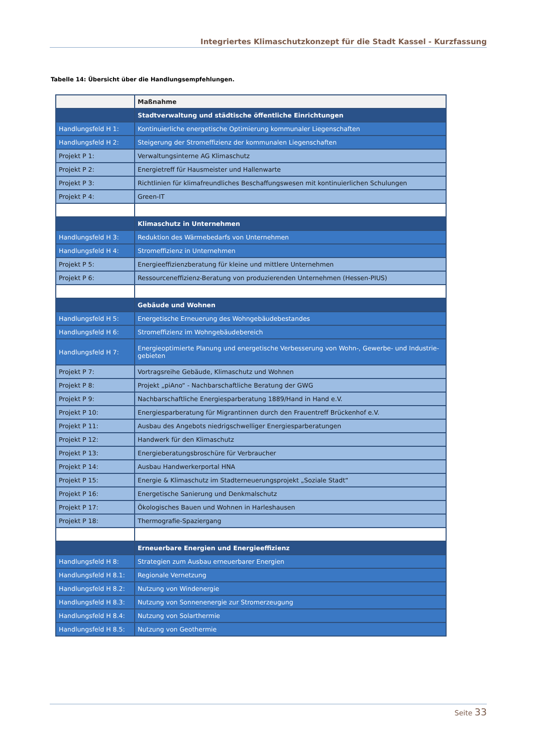Integriertes Klimaschutzkonzept für die Stadt Kassel - Kurzfassung
Tabelle 14: Übersicht über die Handlungsempfehlungen.
| | Maßnahme |
| | Stadtverwaltung und städtische öffentliche Einrichtungen |
| Handlungsfeld H 1: | Kontinuierliche energetische Optimierung kommunaler Liegenschaften |
| Handlungsfeld H 2: | Steigerung der Stromeffizienz der kommunalen Liegenschaften |
| Projekt P 1: | Verwaltungsinterne AG Klimaschutz |
| Projekt P 2: | Energietreff für Hausmeister und Hallenwarte |
| Projekt P 3: | Richtlinien für klimafreundliches Beschaffungswesen mit kontinuierlichen Schulungen |
| Projekt P 4: | Green-IT |
| | Klimaschutz in Unternehmen |
| Handlungsfeld H 3: | Reduktion des Wärmebedarfs von Unternehmen |
| Handlungsfeld H 4: | Stromeffizienz in Unternehmen |
| Projekt P 5: | Energieeffizienzberatung für kleine und mittlere Unternehmen |
| Projekt P 6: | Ressourceneffizienz-Beratung von produzierenden Unternehmen (Hessen-PIUS) |
| | Gebäude und Wohnen |
| Handlungsfeld H 5: | Energetische Erneuerung des Wohngebäudebestandes |
| Handlungsfeld H 6: | Stromeffizienz im Wohngebäudebereich |
| Handlungsfeld H 7: | Energieoptimierte Planung und energetische Verbesserung von Wohn-, Gewerbe- und Industrie-gebieten |
| Projekt P 7: | Vortragsreihe Gebäude, Klimaschutz und Wohnen |
| Projekt P 8: | Projekt „piAno“ - Nachbarschaftliche Beratung der GWG |
| Projekt P 9: | Nachbarschaftliche Energiesparberatung 1889/Hand in Hand e.V. |
| Projekt P 10: | Energiesparberatung für Migrantinnen durch den Frauentreff Brückenhof e.V. |
| Projekt P 11: | Ausbau des Angebots niedrigschwelliger Energiesparberatungen |
| Projekt P 12: | Handwerk für den Klimaschutz |
| Projekt P 13: | Energieberatungsbroschüre für Verbraucher |
| Projekt P 14: | Ausbau Handwerkerportal HNA |
| Projekt P 15: | Energie & Klimaschutz im Stadterneuerungsprojekt „Soziale Stadt“ |
| Projekt P 16: | Energetische Sanierung und Denkmalschutz |
| Projekt P 17: | Ökologisches Bauen und Wohnen in Harleshausen |
| Projekt P 18: | Thermografie-Spaziergang |
| | Erneuerbare Energien und Energieeffizienz |
| Handlungsfeld H 8: | Strategien zum Ausbau erneuerbarer Energien |
| Handlungsfeld H 8.1: | Regionale Vernetzung |
| Handlungsfeld H 8.2: | Nutzung von Windenergie |
| Handlungsfeld H 8.3: | Nutzung von Sonnenenergie zur Stromerzeugung |
| Handlungsfeld H 8.4: | Nutzung von Solarthermie |
| Handlungsfeld H 8.5: | Nutzung von Geothermie |
Seite 33